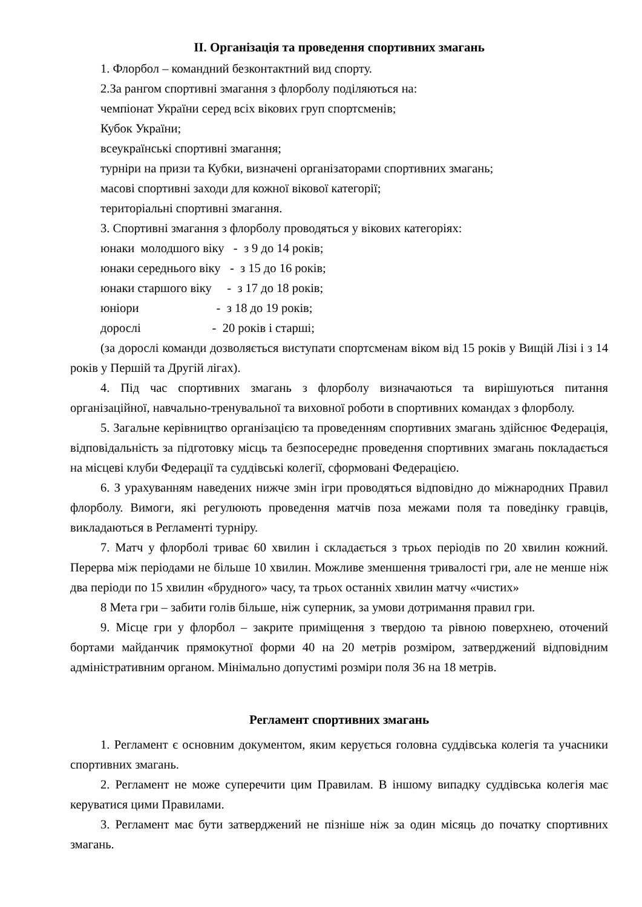ІІ. Організація та проведення спортивних змагань
1. Флорбол – командний безконтактний вид спорту.
2.За рангом спортивні змагання з флорболу поділяються на:
чемпіонат України серед всіх вікових груп спортсменів;
Кубок України;
всеукраїнські спортивні змагання;
турніри на призи та Кубки, визначені організаторами спортивних змагань;
масові спортивні заходи для кожної вікової категорії;
територіальні спортивні змагання.
3. Спортивні змагання з флорболу проводяться у вікових категоріях:
юнаки  молодшого віку   -  з 9 до 14 років;
юнаки середнього віку   -  з 15 до 16 років;
юнаки старшого віку     -  з 17 до 18 років;
юніори                         -  з 18 до 19 років;
дорослі                       -  20 років і старші;
(за дорослі команди дозволяється виступати спортсменам віком від 15 років у Вищій Лізі і з 14 років у Першій та Другій лігах).
4. Під час спортивних змагань з флорболу визначаються та вирішуються питання організаційної, навчально-тренувальної та виховної роботи в спортивних командах з флорболу.
5. Загальне керівництво організацією та проведенням спортивних змагань здійснює Федерація, відповідальність за підготовку місць та безпосереднє проведення спортивних змагань покладається на місцеві клуби Федерації та суддівські колегії, сформовані Федерацією.
6. З урахуванням наведених нижче змін ігри проводяться відповідно до міжнародних Правил флорболу. Вимоги, які регулюють проведення матчів поза межами поля та поведінку гравців, викладаються в Регламенті турніру.
7. Матч у флорболі триває 60 хвилин і складається з трьох періодів по 20 хвилин кожний. Перерва між періодами не більше 10 хвилин. Можливе зменшення тривалості гри, але не менше ніж два періоди по 15 хвилин «брудного» часу, та трьох останніх хвилин матчу «чистих»
8 Мета гри – забити голів більше, ніж суперник, за умови дотримання правил гри.
9. Місце гри у флорбол – закрите приміщення з твердою та рівною поверхнею, оточений бортами майданчик прямокутної форми 40 на 20 метрів розміром, затверджений відповідним адміністративним органом. Мінімально допустимі розміри поля 36 на 18 метрів.
Регламент спортивних змагань
1. Регламент є основним документом, яким керується головна суддівська колегія та учасники спортивних змагань.
2. Регламент не може суперечити цим Правилам. В іншому випадку суддівська колегія має керуватися цими Правилами.
3. Регламент має бути затверджений не пізніше ніж за один місяць до початку спортивних змагань.